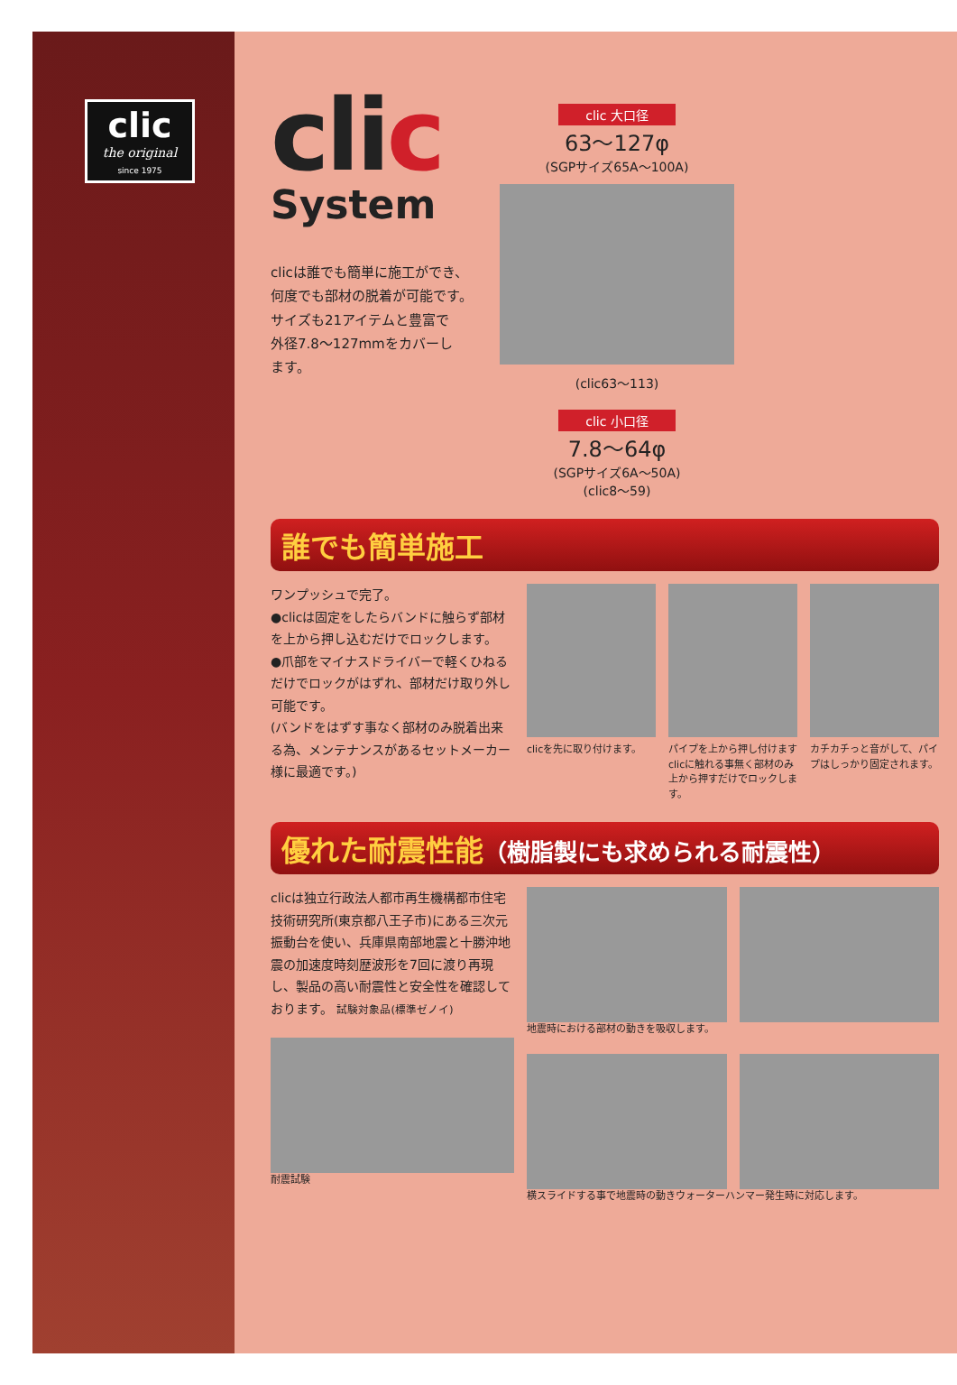clic
the original
since 1975
clic
System
clicは誰でも簡単に施工ができ、
何度でも部材の脱着が可能です。
サイズも21アイテムと豊富で
外径7.8～127mmをカバーし
ます。
clic 大口径
63～127φ
(SGPサイズ65A～100A)
(clic63～113)
clic 小口径
7.8～64φ
(SGPサイズ6A～50A)
(clic8～59)
誰でも簡単施工
ワンプッシュで完了。
●clicは固定をしたらバンドに触らず部材を上から押し込むだけでロックします。
●爪部をマイナスドライバーで軽くひねるだけでロックがはずれ、部材だけ取り外し可能です。
(バンドをはずす事なく部材のみ脱着出来る為、メンテナンスがあるセットメーカー様に最適です。)
clicを先に取り付けます。 パイプを上から押し付けますclicに触れる事無く部材のみ上から押すだけでロックします。
カチカチっと音がして、パイプはしっかり固定されます。
優れた耐震性能（樹脂製にも求められる耐震性）
clicは独立行政法人都市再生機構都市住宅技術研究所(東京都八王子市)にある三次元振動台を使い、兵庫県南部地震と十勝沖地震の加速度時刻歴波形を7回に渡り再現し、製品の高い耐震性と安全性を確認しております。 試験対象品(標準ゼノイ)
耐震試験
地震時における部材の動きを吸収します。
横スライドする事で地震時の動きウォーターハンマー発生時に対応します。